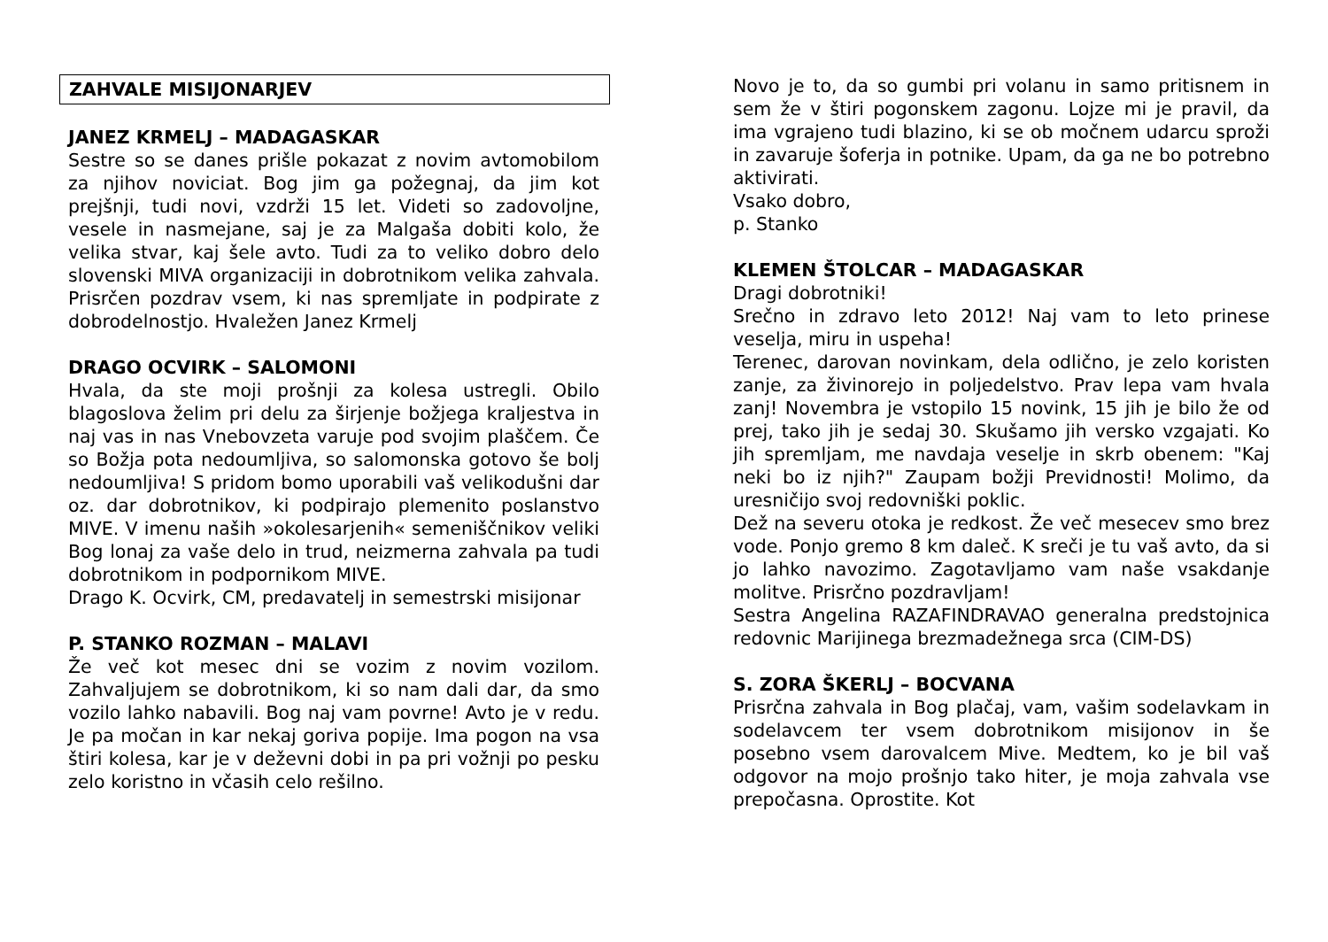ZAHVALE MISIJONARJEV
JANEZ KRMELJ – MADAGASKAR
Sestre so se danes prišle pokazat z novim avtomobilom za njihov noviciat. Bog jim ga požegnaj, da jim kot prejšnji, tudi novi, vzdrži 15 let. Videti so zadovoljne, vesele in nasmejane, saj je za Malgaša dobiti kolo, že velika stvar, kaj šele avto. Tudi za to veliko dobro delo slovenski MIVA organizaciji in dobrotnikom velika zahvala. Prisrčen pozdrav vsem, ki nas spremljate in podpirate z dobrodelnostjo. Hvaležen Janez Krmelj
DRAGO OCVIRK – SALOMONI
Hvala, da ste moji prošnji za kolesa ustregli. Obilo blagoslova želim pri delu za širjenje božjega kraljestva in naj vas in nas Vnebovzeta varuje pod svojim plaščem. Če so Božja pota nedoumljiva, so salomonska gotovo še bolj nedoumljiva! S pridom bomo uporabili vaš velikodušni dar oz. dar dobrotnikov, ki podpirajo plemenito poslanstvo MIVE. V imenu naših »okolesarjenih« semeniščnikov veliki Bog lonaj za vaše delo in trud, neizmerna zahvala pa tudi dobrotnikom in podpornikom MIVE.
Drago K. Ocvirk, CM, predavatelj in semestrski misijonar
P. STANKO ROZMAN – MALAVI
Že več kot mesec dni se vozim z novim vozilom. Zahvaljujem se dobrotnikom, ki so nam dali dar, da smo vozilo lahko nabavili. Bog naj vam povrne! Avto je v redu. Je pa močan in kar nekaj goriva popije. Ima pogon na vsa štiri kolesa, kar je v deževni dobi in pa pri vožnji po pesku zelo koristno in včasih celo rešilno.
Novo je to, da so gumbi pri volanu in samo pritisnem in sem že v štiri pogonskem zagonu. Lojze mi je pravil, da ima vgrajeno tudi blazino, ki se ob močnem udarcu sproži in zavaruje šoferja in potnike. Upam, da ga ne bo potrebno aktivirati.
Vsako dobro,
p. Stanko
KLEMEN ŠTOLCAR – MADAGASKAR
Dragi dobrotniki!
Srečno in zdravo leto 2012! Naj vam to leto prinese veselja, miru in uspeha!
Terenec, darovan novinkam, dela odlično, je zelo koristen zanje, za živinorejo in poljedelstvo. Prav lepa vam hvala zanj! Novembra je vstopilo 15 novink, 15 jih je bilo že od prej, tako jih je sedaj 30. Skušamo jih versko vzgajati. Ko jih spremljam, me navdaja veselje in skrb obenem: "Kaj neki bo iz njih?" Zaupam božji Previdnosti! Molimo, da uresničijo svoj redovniški poklic.
Dež na severu otoka je redkost. Že več mesecev smo brez vode. Ponjo gremo 8 km daleč. K sreči je tu vaš avto, da si jo lahko navozimo. Zagotavljamo vam naše vsakdanje molitve. Prisrčno pozdravljam!
Sestra Angelina RAZAFINDRAVAO generalna predstojnica redovnic Marijinega brezmadežnega srca (CIM-DS)
S. ZORA ŠKERLJ – BOCVANA
Prisrčna zahvala in Bog plačaj, vam, vašim sodelavkam in sodelavcem ter vsem dobrotnikom misijonov in še posebno vsem darovalcem Mive. Medtem, ko je bil vaš odgovor na mojo prošnjo tako hiter, je moja zahvala vse prepočasna. Oprostite. Kot